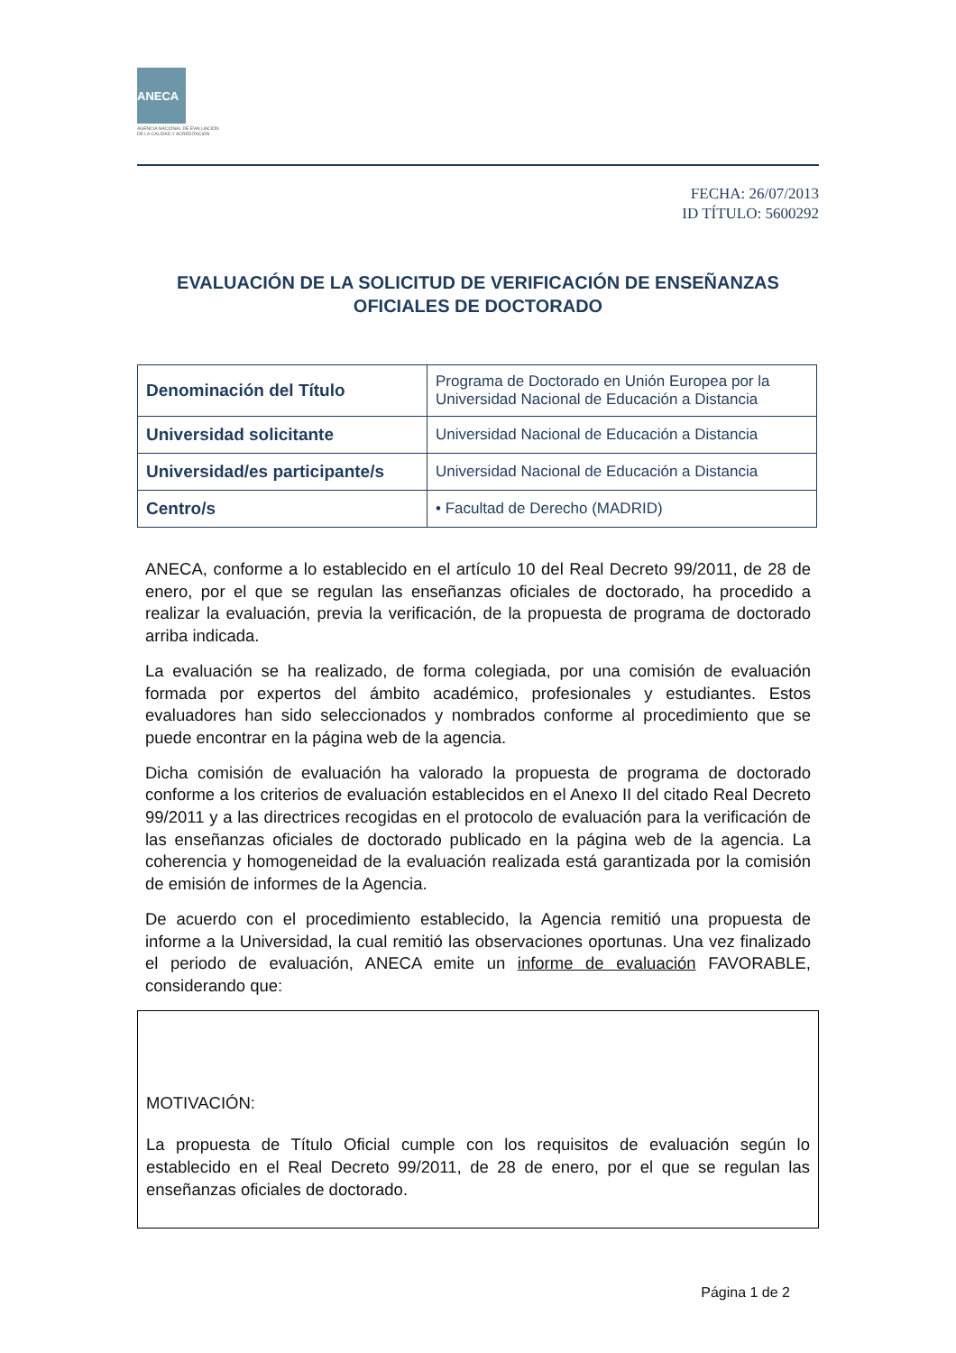ANECA
AGENCIA NACIONAL DE EVALUACIÓN
DE LA CALIDAD Y ACREDITACIÓN
FECHA: 26/07/2013
ID TÍTULO: 5600292
EVALUACIÓN DE LA SOLICITUD DE VERIFICACIÓN DE ENSEÑANZAS OFICIALES DE DOCTORADO
| Denominación del Título | Programa de Doctorado en Unión Europea por la Universidad Nacional de Educación a Distancia |
| Universidad solicitante | Universidad Nacional de Educación a Distancia |
| Universidad/es participante/s | Universidad Nacional de Educación a Distancia |
| Centro/s | • Facultad de Derecho (MADRID) |
ANECA, conforme a lo establecido en el artículo 10 del Real Decreto 99/2011, de 28 de enero, por el que se regulan las enseñanzas oficiales de doctorado, ha procedido a realizar la evaluación, previa la verificación, de la propuesta de programa de doctorado arriba indicada.
La evaluación se ha realizado, de forma colegiada, por una comisión de evaluación formada por expertos del ámbito académico, profesionales y estudiantes. Estos evaluadores han sido seleccionados y nombrados conforme al procedimiento que se puede encontrar en la página web de la agencia.
Dicha comisión de evaluación ha valorado la propuesta de programa de doctorado conforme a los criterios de evaluación establecidos en el Anexo II del citado Real Decreto 99/2011 y a las directrices recogidas en el protocolo de evaluación para la verificación de las enseñanzas oficiales de doctorado publicado en la página web de la agencia. La coherencia y homogeneidad de la evaluación realizada está garantizada por la comisión de emisión de informes de la Agencia.
De acuerdo con el procedimiento establecido, la Agencia remitió una propuesta de informe a la Universidad, la cual remitió las observaciones oportunas. Una vez finalizado el periodo de evaluación, ANECA emite un informe de evaluación FAVORABLE, considerando que:
MOTIVACIÓN:
La propuesta de Título Oficial cumple con los requisitos de evaluación según lo establecido en el Real Decreto 99/2011, de 28 de enero, por el que se regulan las enseñanzas oficiales de doctorado.
Página 1 de 2